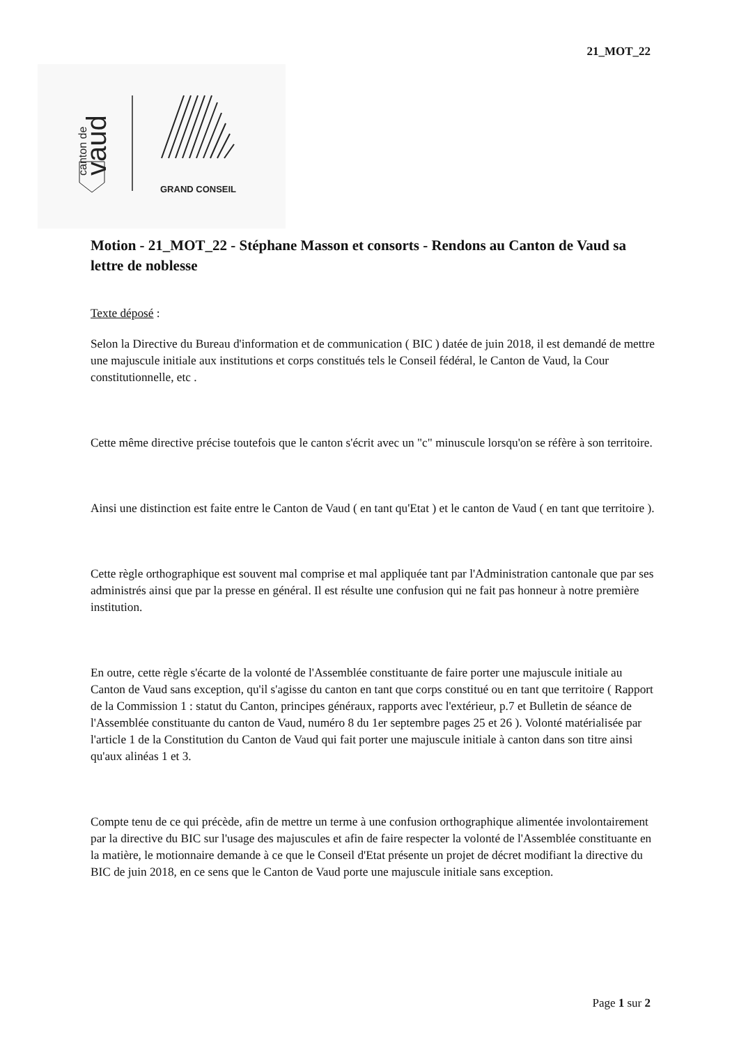21_MOT_22
canton de
vaud
GRAND CONSEIL
Motion - 21_MOT_22 - Stéphane Masson et consorts - Rendons au Canton de Vaud sa lettre de noblesse
Texte déposé :
Selon la Directive du Bureau d'information et de communication ( BIC ) datée de juin 2018, il est demandé de mettre une majuscule initiale aux institutions et corps constitués tels le Conseil fédéral, le Canton de Vaud, la Cour constitutionnelle, etc .
Cette même directive précise toutefois que le canton s'écrit avec un "c" minuscule lorsqu'on se réfère à son territoire.
Ainsi une distinction est faite entre le Canton de Vaud ( en tant qu'Etat ) et le canton de Vaud ( en tant que territoire ).
Cette règle orthographique est souvent mal comprise et mal appliquée tant par l'Administration cantonale que par ses administrés ainsi que par la presse en général. Il est résulte une confusion qui ne fait pas honneur à notre première institution.
En outre, cette règle s'écarte de la volonté de l'Assemblée constituante de faire porter une majuscule initiale au Canton de Vaud sans exception, qu'il s'agisse du canton en tant que corps constitué ou en tant que territoire ( Rapport de la Commission 1 : statut du Canton, principes généraux, rapports avec l'extérieur, p.7 et Bulletin de séance de l'Assemblée constituante du canton de Vaud, numéro 8 du 1er septembre pages 25 et 26 ). Volonté matérialisée par l'article 1 de la Constitution du Canton de Vaud qui fait porter une majuscule initiale à canton dans son titre ainsi qu'aux alinéas 1 et 3.
Compte tenu de ce qui précède, afin de mettre un terme à une confusion orthographique alimentée involontairement par la directive du BIC sur l'usage des majuscules et afin de faire respecter la volonté de l'Assemblée constituante en la matière, le motionnaire demande à ce que le Conseil d'Etat présente un projet de décret modifiant la directive du BIC de juin 2018, en ce sens que le Canton de Vaud porte une majuscule initiale sans exception.
Page 1 sur 2